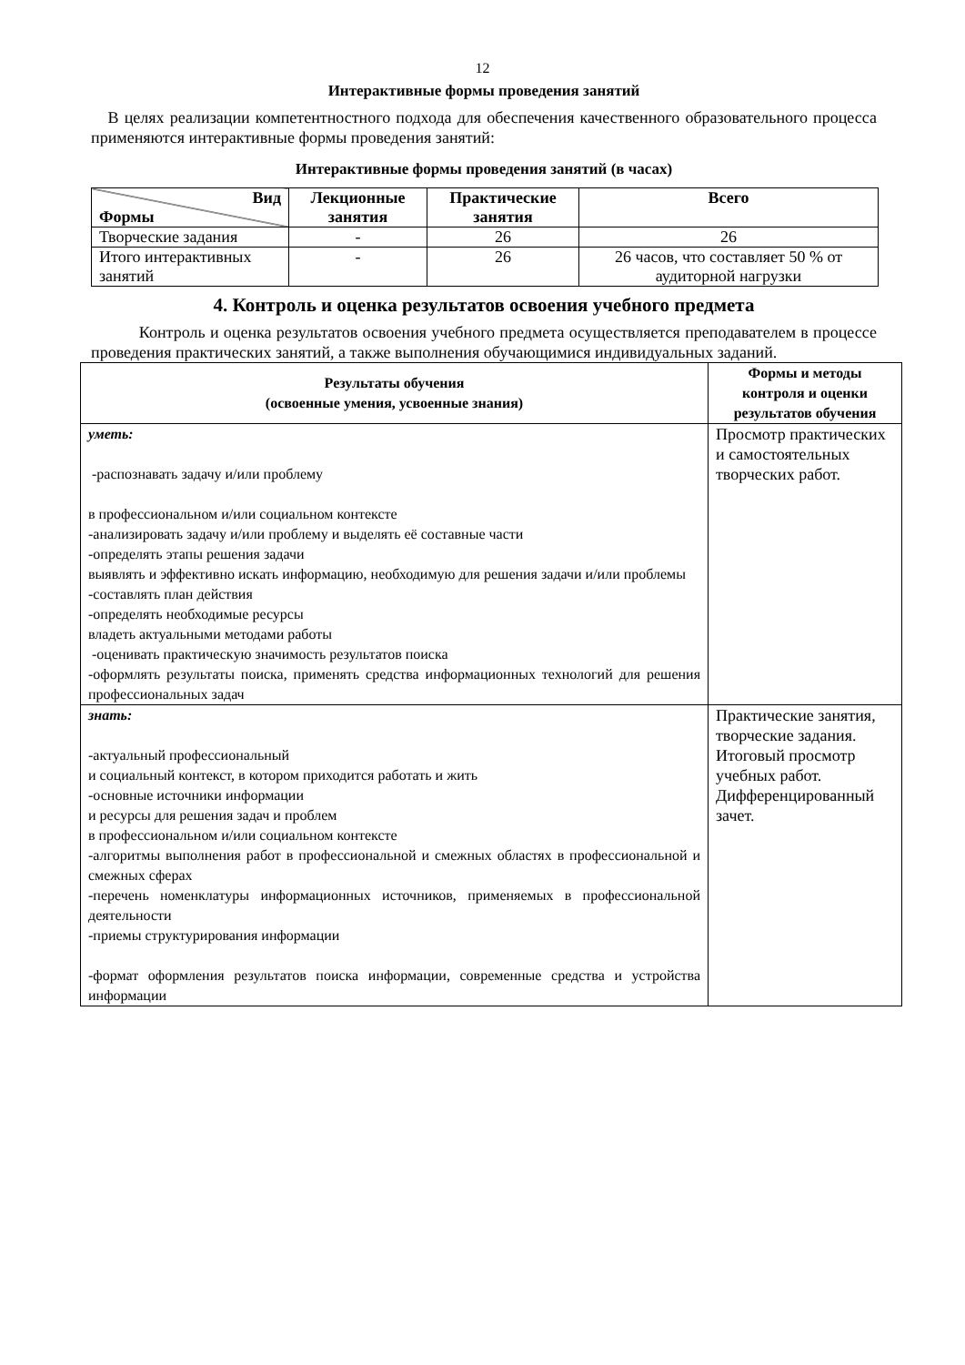12
Интерактивные формы проведения занятий
В целях реализации компетентностного подхода для обеспечения качественного образовательного процесса применяются интерактивные формы проведения занятий:
Интерактивные формы проведения занятий (в часах)
| Вид Формы | Лекционные занятия | Практические занятия | Всего |
| --- | --- | --- | --- |
| Творческие задания | - | 26 | 26 |
| Итого интерактивных занятий | - | 26 | 26 часов, что составляет 50 % от аудиторной нагрузки |
4. Контроль и оценка результатов освоения учебного предмета
Контроль и оценка результатов освоения учебного предмета осуществляется преподавателем в процессе проведения практических занятий, а также выполнения обучающимися индивидуальных заданий.
| Результаты обучения (освоенные умения, усвоенные знания) | Формы и методы контроля и оценки результатов обучения |
| --- | --- |
| уметь: -распознавать задачу и/или проблему в профессиональном и/или социальном контексте -анализировать задачу и/или проблему и выделять её составные части -определять этапы решения задачи выявлять и эффективно искать информацию, необходимую для решения задачи и/или проблемы -составлять план действия -определять необходимые ресурсы владеть актуальными методами работы -оценивать практическую значимость результатов поиска -оформлять результаты поиска, применять средства информационных технологий для решения профессиональных задач | Просмотр практических и самостоятельных творческих работ. |
| знать: -актуальный профессиональный и социальный контекст, в котором приходится работать и жить -основные источники информации и ресурсы для решения задач и проблем в профессиональном и/или социальном контексте -алгоритмы выполнения работ в профессиональной и смежных областях в профессиональной и смежных сферах -перечень номенклатуры информационных источников, применяемых в профессиональной деятельности -приемы структурирования информации -формат оформления результатов поиска информации, современные средства и устройства информации | Практические занятия, творческие задания. Итоговый просмотр учебных работ. Дифференцированный зачет. |